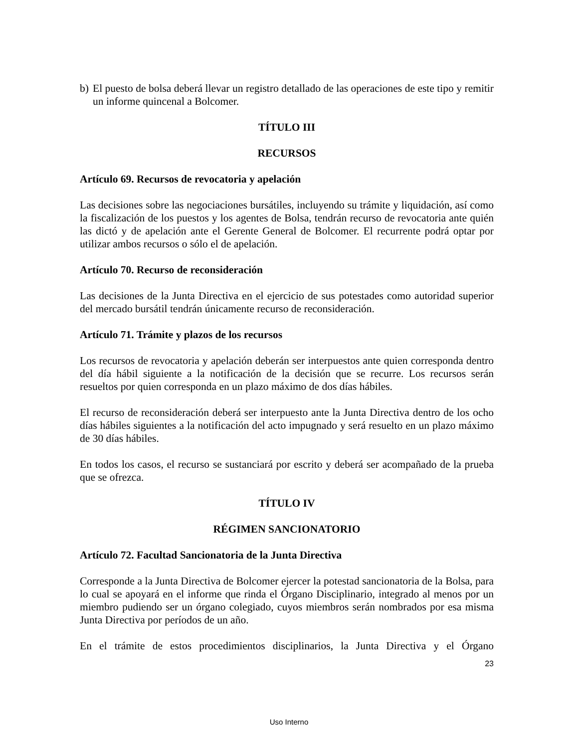b) El puesto de bolsa deberá llevar un registro detallado de las operaciones de este tipo y remitir un informe quincenal a Bolcomer.
TÍTULO III
RECURSOS
Artículo 69. Recursos de revocatoria y apelación
Las decisiones sobre las negociaciones bursátiles, incluyendo su trámite y liquidación, así como la fiscalización de los puestos y los agentes de Bolsa, tendrán recurso de revocatoria ante quién las dictó y de apelación ante el Gerente General de Bolcomer. El recurrente podrá optar por utilizar ambos recursos o sólo el de apelación.
Artículo 70. Recurso de reconsideración
Las decisiones de la Junta Directiva en el ejercicio de sus potestades como autoridad superior del mercado bursátil tendrán únicamente recurso de reconsideración.
Artículo 71. Trámite y plazos de los recursos
Los recursos de revocatoria y apelación deberán ser interpuestos ante quien corresponda dentro del día hábil siguiente a la notificación de la decisión que se recurre. Los recursos serán resueltos por quien corresponda en un plazo máximo de dos días hábiles.
El recurso de reconsideración deberá ser interpuesto ante la Junta Directiva dentro de los ocho días hábiles siguientes a la notificación del acto impugnado y será resuelto en un plazo máximo de 30 días hábiles.
En todos los casos, el recurso se sustanciará por escrito y deberá ser acompañado de la prueba que se ofrezca.
TÍTULO IV
RÉGIMEN SANCIONATORIO
Artículo 72. Facultad Sancionatoria de la Junta Directiva
Corresponde a la Junta Directiva de Bolcomer ejercer la potestad sancionatoria de la Bolsa, para lo cual se apoyará en el informe que rinda el Órgano Disciplinario, integrado al menos por un miembro pudiendo ser un órgano colegiado, cuyos miembros serán nombrados por esa misma Junta Directiva por períodos de un año.
En el trámite de estos procedimientos disciplinarios, la Junta Directiva y el Órgano
23
Uso Interno